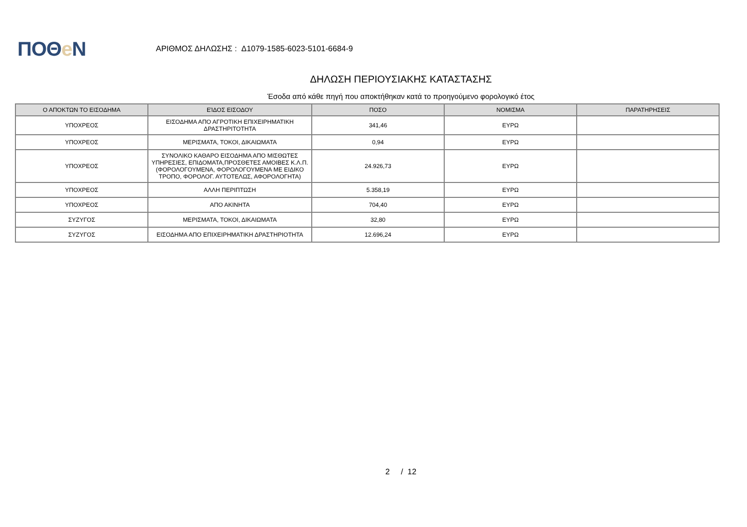ΠΟΘe Ν
ΑΡΙΘΜΟΣ ΔΗΛΩΣΗΣ : Δ1079-1585-6023-5101-6684-9
ΔΗΛΩΣΗ ΠΕΡΙΟΥΣΙΑΚΗΣ ΚΑΤΑΣΤΑΣΗΣ
Έσοδα από κάθε πηγή που αποκτήθηκαν κατά το προηγούμενο φορολογικό έτος
| Ο ΑΠΟΚΤΩΝ ΤΟ ΕΙΣΟΔΗΜΑ | ΕΊΔΟΣ ΕΙΣΟΔΟΥ | ΠΟΣΟ | ΝΟΜΙΣΜΑ | ΠΑΡΑΤΗΡΗΣΕΙΣ |
| --- | --- | --- | --- | --- |
| ΥΠΟΧΡΕΟΣ | ΕΙΣΟΔΗΜΑ ΑΠΟ ΑΓΡΟΤΙΚΗ ΕΠΙΧΕΙΡΗΜΑΤΙΚΗ ΔΡΑΣΤΗΡΙΤΟΤΗΤΑ | 341,46 | ΕΥΡΩ | |
| ΥΠΟΧΡΕΟΣ | ΜΕΡΙΣΜΑΤΑ, ΤΟΚΟΙ, ΔΙΚΑΙΩΜΑΤΑ | 0,94 | ΕΥΡΩ | |
| ΥΠΟΧΡΕΟΣ | ΣΥΝΟΛΙΚΟ ΚΑΘΑΡΟ ΕΙΣΟΔΗΜΑ ΑΠΟ ΜΙΣΘΩΤΕΣ ΥΠΗΡΕΣΙΕΣ, ΕΠΙΔΟΜΑΤΑ,ΠΡΟΣΘΕΤΕΣ ΑΜΟΙΒΕΣ Κ.Λ.Π.(ΦΟΡΟΛΟΓΟΥΜΕΝΑ, ΦΟΡΟΛΟΓΟΥΜΕΝΑ ΜΕ ΕΙΔΙΚΟ ΤΡΟΠΟ, ΦΟΡΟΛΟΓ. ΑΥΤΟΤΕΛΩΣ, ΑΦΟΡΟΛΟΓΗΤΑ) | 24.926,73 | ΕΥΡΩ | |
| ΥΠΟΧΡΕΟΣ | ΑΛΛΗ ΠΕΡΙΠΤΩΣΗ | 5.358,19 | ΕΥΡΩ | |
| ΥΠΟΧΡΕΟΣ | ΑΠΟ ΑΚΙΝΗΤΑ | 704,40 | ΕΥΡΩ | |
| ΣΥΖΥΓΟΣ | ΜΕΡΙΣΜΑΤΑ, ΤΟΚΟΙ, ΔΙΚΑΙΩΜΑΤΑ | 32,80 | ΕΥΡΩ | |
| ΣΥΖΥΓΟΣ | ΕΙΣΟΔΗΜΑ ΑΠΟ ΕΠΙΧΕΙΡΗΜΑΤΙΚΗ ΔΡΑΣΤΗΡΙΟΤΗΤΑ | 12.696,24 | ΕΥΡΩ | |
2 / 12